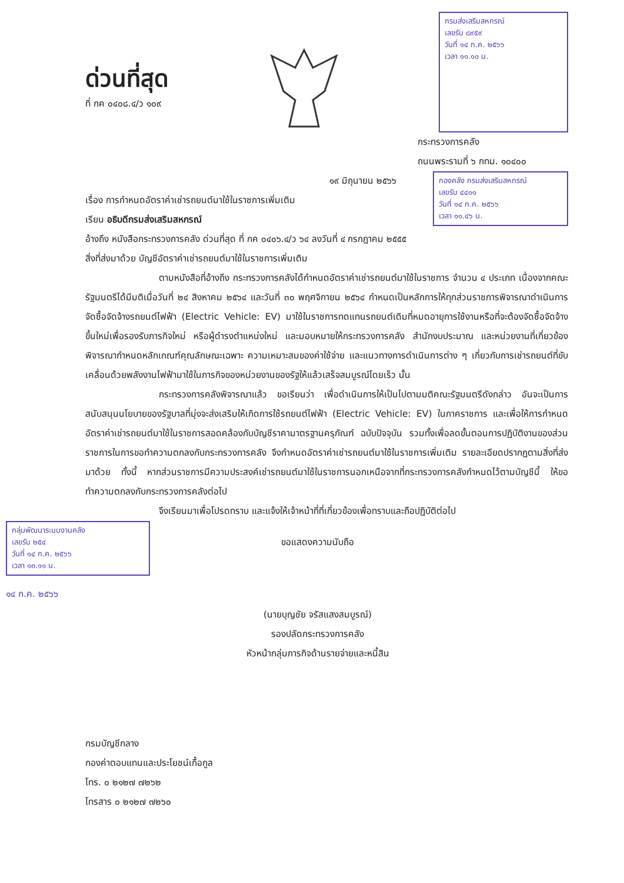ด่วนที่สุด
ที่ กค ๐๔๐๘.๔/ว ๑๐๙
กรมส่งเสริมสหกรณ์
เลขรับ ๘๙๕๙
วันที่ ๑๔ ก.ค. ๒๕๖๖
เวลา ๑๑.๑๐ น.
กระทรวงการคลัง
ถนนพระรามที่ ๖ กทม. ๑๐๔๐๐
๑๙ มิถุนายน ๒๕๖๖
เรื่อง การกำหนดอัตราค่าเช่ารถยนต์มาใช้ในราชการเพิ่มเติม
เรียน อธิบดีกรมส่งเสริมสหกรณ์
กองคลัง กรมส่งเสริมสหกรณ์
เลขรับ ๔๔๐๑
วันที่ ๑๔ ก.ค. ๒๕๖๖
เวลา ๑๑.๔๖ น.
อ้างถึง หนังสือกระทรวงการคลัง ด่วนที่สุด ที่ กค ๐๔๐๖.๔/ว ๖๔ ลงวันที่ ๔ กรกฎาคม ๒๕๕๕
สิ่งที่ส่งมาด้วย บัญชีอัตราค่าเช่ารถยนต์มาใช้ในราชการเพิ่มเติม
ตามหนังสือที่อ้างถึง กระทรวงการคลังได้กำหนดอัตราค่าเช่ารถยนต์มาใช้ในราชการ จำนวน ๔ ประเภท เนื่องจากคณะรัฐมนตรีได้มีมติเมื่อวันที่ ๒๔ สิงหาคม ๒๕๖๔ และวันที่ ๓๐ พฤศจิกายน ๒๕๖๔ กำหนดเป็นหลักการให้ทุกส่วนราชการพิจารณาดำเนินการจัดซื้อจัดจ้างรถยนต์ไฟฟ้า (Electric Vehicle: EV) มาใช้ในราชการทดแทนรถยนต์เดิมที่หมดอายุการใช้งานหรือที่จะต้องจัดซื้อจัดจ้างขึ้นใหม่เพื่อรองรับภารกิจใหม่ หรือผู้ดำรงตำแหน่งใหม่ และมอบหมายให้กระทรวงการคลัง สำนักงบประมาณ และหน่วยงานที่เกี่ยวข้อง พิจารณากำหนดหลักเกณฑ์คุณลักษณะเฉพาะ ความเหมาะสมของค่าใช้จ่าย และแนวทางการดำเนินการต่าง ๆ เกี่ยวกับการเช่ารถยนต์ที่ขับเคลื่อนด้วยพลังงานไฟฟ้ามาใช้ในภารกิจของหน่วยงานของรัฐให้แล้วเสร็จสมบูรณ์โดยเร็ว นั้น
กระทรวงการคลังพิจารณาแล้ว ขอเรียนว่า เพื่อดำเนินการให้เป็นไปตามมติคณะรัฐมนตรีดังกล่าว อันจะเป็นการสนับสนุนนโยบายของรัฐบาลที่มุ่งจะส่งเสริมให้เกิดการใช้รถยนต์ไฟฟ้า (Electric Vehicle: EV) ในภาคราชการ และเพื่อให้การกำหนดอัตราค่าเช่ารถยนต์มาใช้ในราชการสอดคล้องกับบัญชีราคามาตรฐานครุภัณฑ์ ฉบับปัจจุบัน รวมทั้งเพื่อลดขั้นตอนการปฏิบัติงานของส่วนราชการในการขอทำความตกลงกับกระทรวงการคลัง จึงกำหนดอัตราค่าเช่ารถยนต์มาใช้ในราชการเพิ่มเติม รายละเอียดปรากฏตามสิ่งที่ส่งมาด้วย ทั้งนี้ หากส่วนราชการมีความประสงค์เช่ารถยนต์มาใช้ในราชการนอกเหนือจากที่กระทรวงการคลังกำหนดไว้ตามบัญชีนี้ ให้ขอทำความตกลงกับกระทรวงการคลังต่อไป
จึงเรียนมาเพื่อโปรดทราบ และแจ้งให้เจ้าหน้าที่ที่เกี่ยวข้องเพื่อทราบและถือปฏิบัติต่อไป
กลุ่มพัฒนาระบบงานคลัง
เลขรับ ๒๕๔
วันที่ ๑๔ ก.ค. ๒๕๖๖
เวลา ๑๓.๑๑ น.
๑๔ ก.ค. ๒๕๖๖
ขอแสดงความนับถือ
(นายบุญชัย จรัสแสงสมบูรณ์)
รองปลัดกระทรวงการคลัง
หัวหน้ากลุ่มภารกิจด้านรายจ่ายและหนี้สิน
กรมบัญชีกลาง
กองค่าตอบแทนและประโยชน์เกื้อกูล
โทร. ๐ ๒๑๒๗ ๗๒๖๒
โทรสาร ๐ ๒๑๒๗ ๗๒๖๐